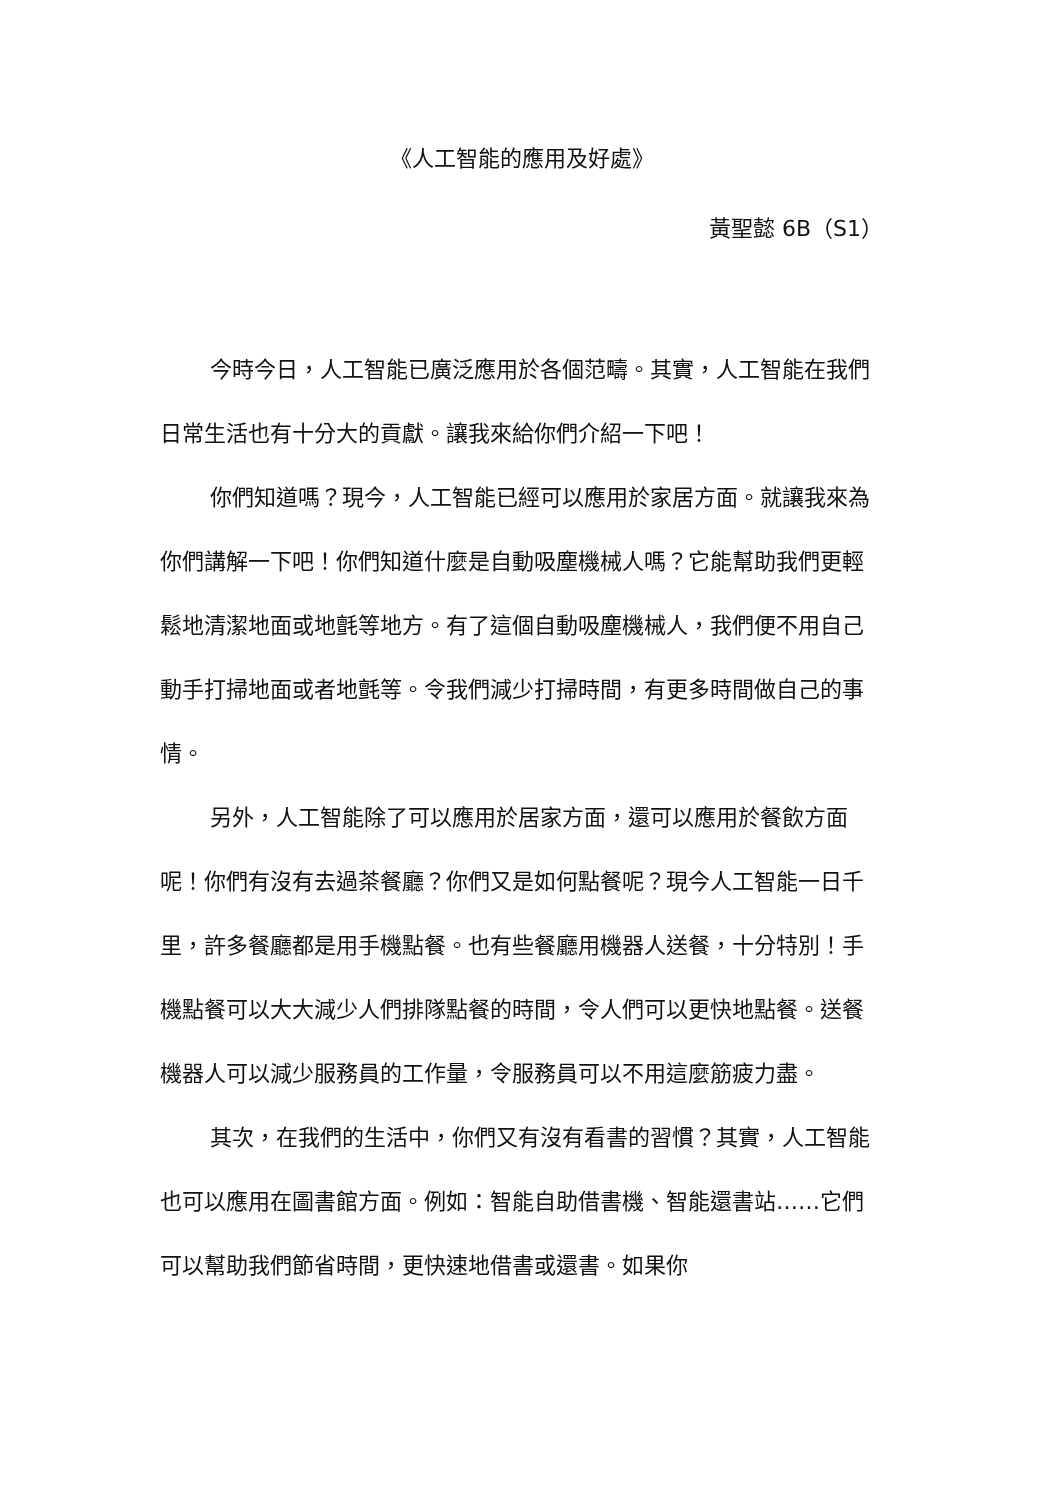《人工智能的應用及好處》
黃聖懿 6B（S1）
今時今日，人工智能已廣泛應用於各個范疇。其實，人工智能在我們日常生活也有十分大的貢獻。讓我來給你們介紹一下吧！
你們知道嗎？現今，人工智能已經可以應用於家居方面。就讓我來為你們講解一下吧！你們知道什麼是自動吸塵機械人嗎？它能幫助我們更輕鬆地清潔地面或地氈等地方。有了這個自動吸塵機械人，我們便不用自己動手打掃地面或者地氈等。令我們減少打掃時間，有更多時間做自己的事情。
另外，人工智能除了可以應用於居家方面，還可以應用於餐飲方面呢！你們有沒有去過茶餐廳？你們又是如何點餐呢？現今人工智能一日千里，許多餐廳都是用手機點餐。也有些餐廳用機器人送餐，十分特別！手機點餐可以大大減少人們排隊點餐的時間，令人們可以更快地點餐。送餐機器人可以減少服務員的工作量，令服務員可以不用這麼筋疲力盡。
其次，在我們的生活中，你們又有沒有看書的習慣？其實，人工智能也可以應用在圖書館方面。例如：智能自助借書機、智能還書站……它們可以幫助我們節省時間，更快速地借書或還書。如果你